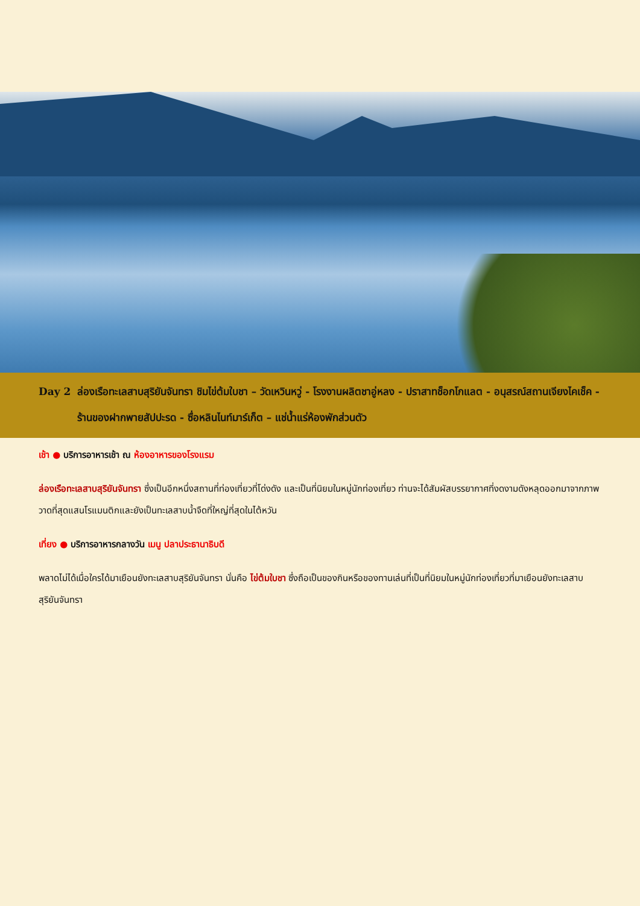Day 2 ล่องเรือทะเลสาบสุริยันจันทรา ชิมไข่ต้มใบชา – วัดเหวินหวู่ - โรงงานผลิตชาอู่หลง - ปราสาทช็อกโกแลต - อนุสรณ์สถานเจียงไคเช็ค - ร้านของฝากพายสัปปะรด - ซื่อหลินไนท์มาร์เก็ต – แช่น้ำแร่ห้องพักส่วนตัว
เช้า ● บริการอาหารเช้า ณ ห้องอาหารของโรงแรม
ล่องเรือทะเลสาบสุริยันจันทรา ซึ่งเป็นอีกหนึ่งสถานที่ท่องเที่ยวที่โด่งดัง และเป็นที่นิยมในหมู่นักท่องเที่ยว ท่านจะได้สัมผัสบรรยากาศที่งดงามดังหลุดออกมาจากภาพวาดที่สุดแสนโรแมนติกและยังเป็นทะเลสาบน้ำจืดที่ใหญ่ที่สุดในไต้หวัน
เที่ยง ● บริการอาหารกลางวัน เมนู ปลาประธานาธิบดี
พลาดไม่ได้เมื่อใครได้มาเยือนยังทะเลสาบสุริยันจันทรา นั่นคือ ไข่ต้มใบชา ซึ่งถือเป็นของกินหรือของทานเล่นที่เป็นที่นิยมในหมู่นักท่องเที่ยวที่มาเยือนยังทะเลสาบสุริยันจันทรา